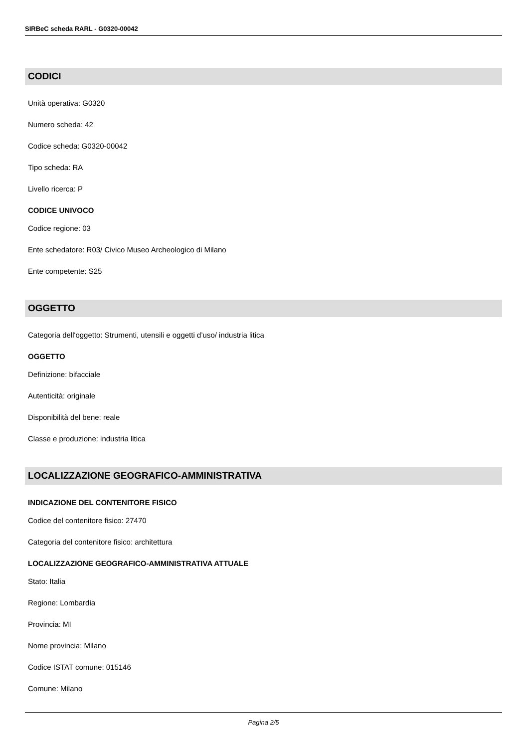SIRBeC scheda RARL - G0320-00042
CODICI
Unità operativa: G0320
Numero scheda: 42
Codice scheda: G0320-00042
Tipo scheda: RA
Livello ricerca: P
CODICE UNIVOCO
Codice regione: 03
Ente schedatore: R03/ Civico Museo Archeologico di Milano
Ente competente: S25
OGGETTO
Categoria dell'oggetto: Strumenti, utensili e oggetti d’uso/ industria litica
OGGETTO
Definizione: bifacciale
Autenticità: originale
Disponibilità del bene: reale
Classe e produzione: industria litica
LOCALIZZAZIONE GEOGRAFICO-AMMINISTRATIVA
INDICAZIONE DEL CONTENITORE FISICO
Codice del contenitore fisico: 27470
Categoria del contenitore fisico: architettura
LOCALIZZAZIONE GEOGRAFICO-AMMINISTRATIVA ATTUALE
Stato: Italia
Regione: Lombardia
Provincia: MI
Nome provincia: Milano
Codice ISTAT comune: 015146
Comune: Milano
Pagina 2/5